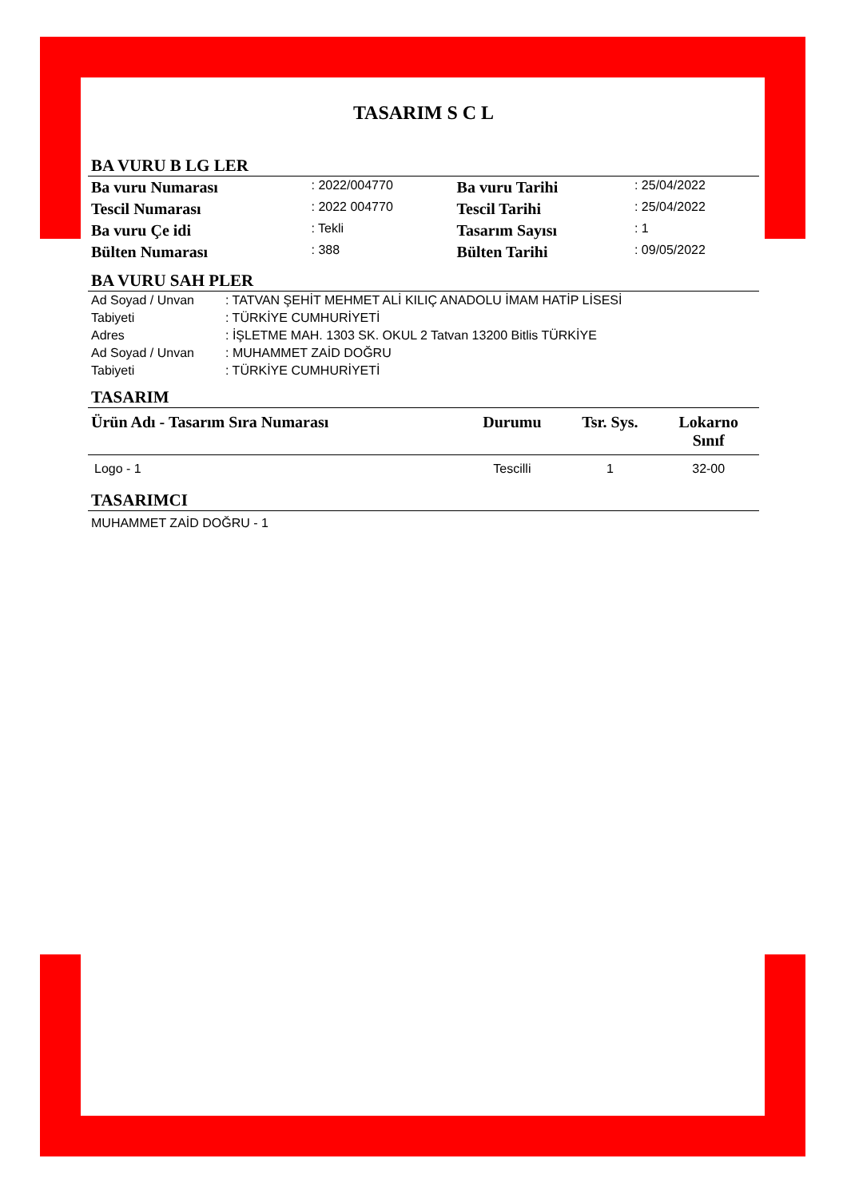TASARIM S C L
BA VURU B LG LER
| Ba vuru Numarası | : 2022/004770 | Ba vuru Tarihi | : 25/04/2022 |
| Tescil Numarası | : 2022 004770 | Tescil Tarihi | : 25/04/2022 |
| Ba vuru Çe idi | : Tekli | Tasarım Sayısı | : 1 |
| Bülten Numarası | : 388 | Bülten Tarihi | : 09/05/2022 |
BA VURU SAH PLER
| Ad Soyad / Unvan | : TATVAN ŞEHİT MEHMET ALİ KILIÇ ANADOLU İMAM HATİP LİSESİ |
| Tabiyeti | : TÜRKİYE CUMHURİYETİ |
| Adres | : İŞLETME MAH. 1303 SK. OKUL 2 Tatvan 13200 Bitlis TÜRKİYE |
| Ad Soyad / Unvan | : MUHAMMET ZAİD DOĞRU |
| Tabiyeti | : TÜRKİYE CUMHURİYETİ |
TASARIM
| Ürün Adı - Tasarım Sıra Numarası | Durumu | Tsr. Sys. | Lokarno Sınıf |
| --- | --- | --- | --- |
| Logo - 1 | Tescilli | 1 | 32-00 |
TASARIMCI
MUHAMMET ZAİD DOĞRU - 1